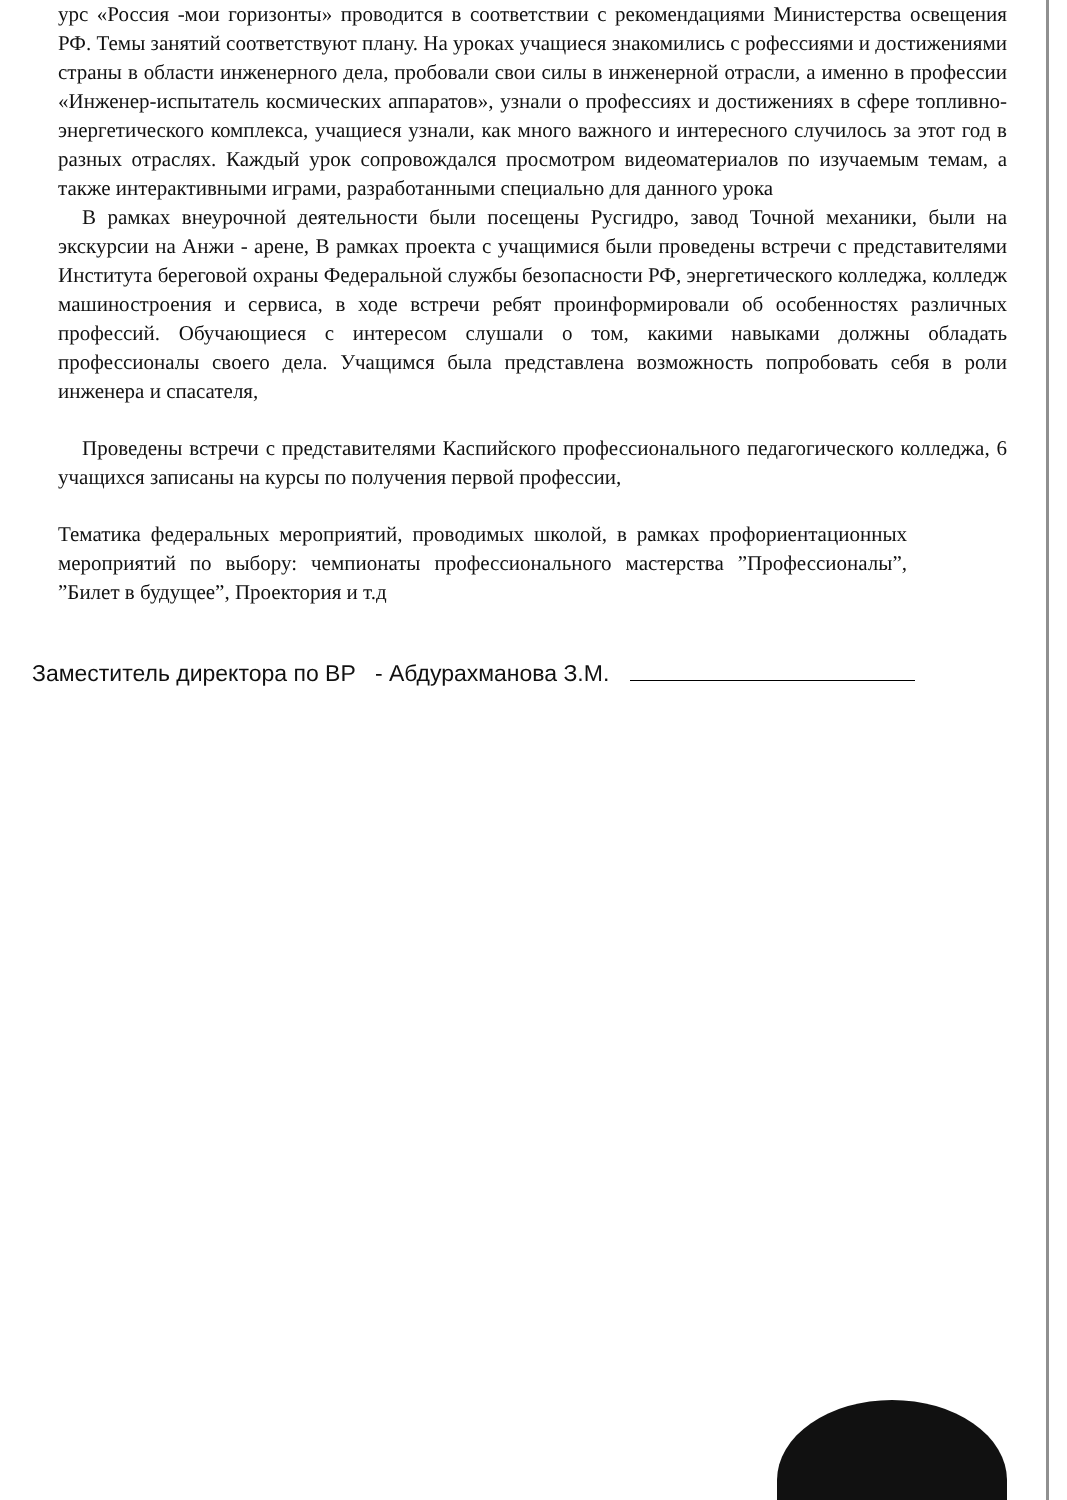урс «Россия -мои горизонты» проводится в соответствии с рекомендациями Министерства освещения РФ. Темы занятий соответствуют плану. На уроках учащиеся знакомились с рофессиями и достижениями страны в области инженерного дела, пробовали свои силы в инженерной отрасли, а именно в профессии «Инженер-испытатель космических аппаратов», узнали о профессиях и достижениях в сфере топливно- энергетического комплекса, учащиеся узнали, как много важного и интересного случилось за этот год в разных отраслях. Каждый урок сопровождался просмотром видеоматериалов по изучаемым темам, а также интерактивными играми, разработанными специально для данного урока
В рамках внеурочной деятельности были посещены Русгидро, завод Точной механики, были на экскурсии на Анжи - арене, В рамках проекта с учащимися были проведены встречи с представителями Института береговой охраны Федеральной службы безопасности РФ, энергетического колледжа, колледж машиностроения и сервиса, в ходе встречи ребят проинформировали об особенностях различных профессий. Обучающиеся с интересом слушали о том, какими навыками должны обладать профессионалы своего дела. Учащимся была представлена возможность попробовать себя в роли инженера и спасателя,
Проведены встречи с представителями Каспийского профессионального педагогического колледжа, 6 учащихся записаны на курсы по получения первой профессии,
Тематика федеральных мероприятий, проводимых школой, в рамках профориентационных мероприятий по выбору: чемпионаты профессионального мастерства ”Профессионалы”, ”Билет в будущее”, Проектория и т.д
Заместитель директора по ВР - Абдурахманова З.М.